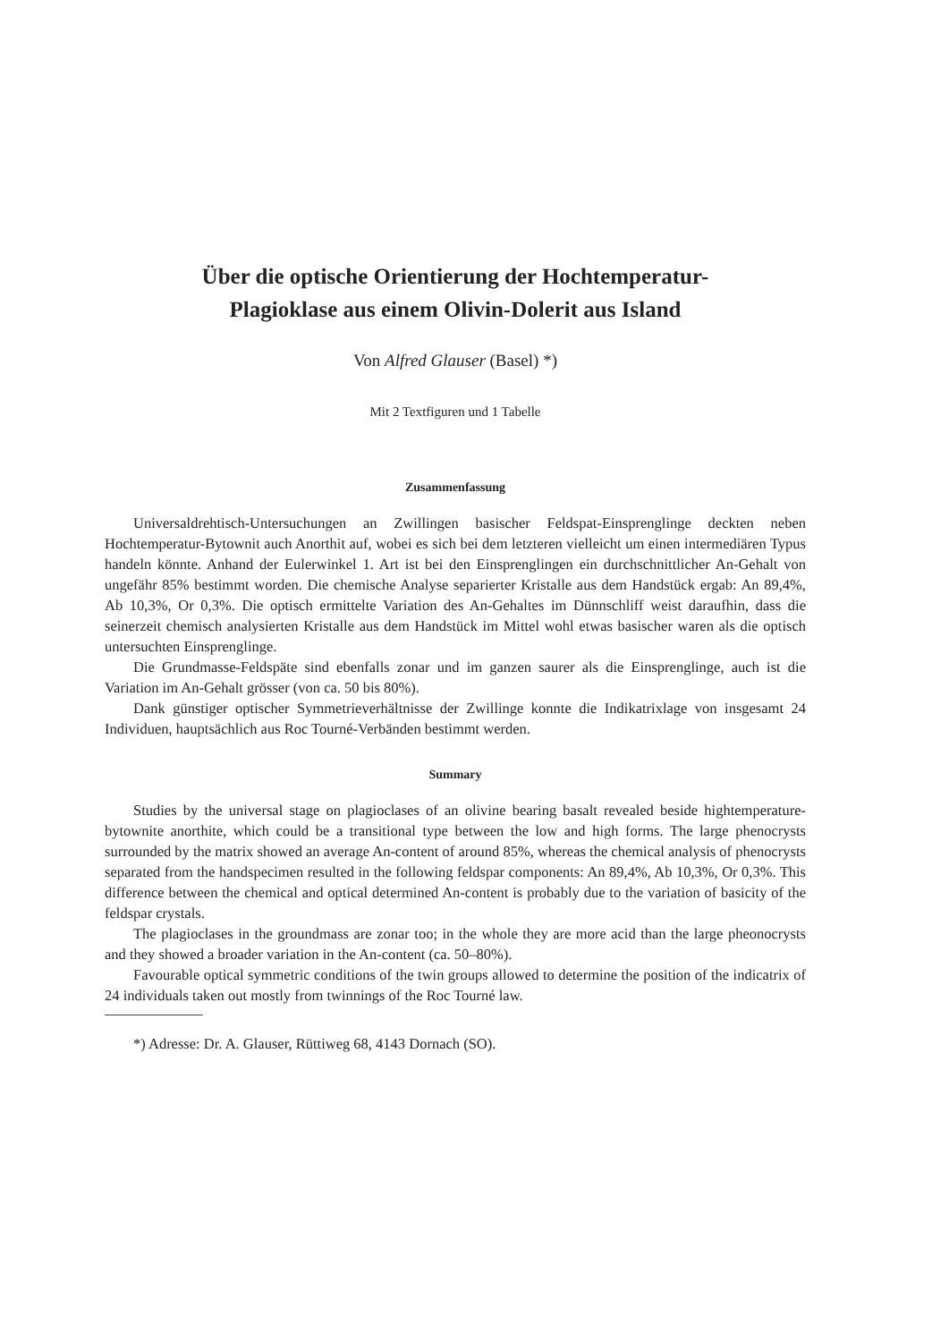Über die optische Orientierung der Hochtemperatur-
Plagioklase aus einem Olivin-Dolerit aus Island
Von Alfred Glauser (Basel) *)
Mit 2 Textfiguren und 1 Tabelle
Zusammenfassung
Universaldrehtisch-Untersuchungen an Zwillingen basischer Feldspat-Einsprenglinge deckten neben Hochtemperatur-Bytownit auch Anorthit auf, wobei es sich bei dem letzteren vielleicht um einen intermediären Typus handeln könnte. Anhand der Eulerwinkel 1. Art ist bei den Einsprenglingen ein durchschnittlicher An-Gehalt von ungefähr 85% bestimmt worden. Die chemische Analyse separierter Kristalle aus dem Handstück ergab: An 89,4%, Ab 10,3%, Or 0,3%. Die optisch ermittelte Variation des An-Gehaltes im Dünnschliff weist daraufhin, dass die seinerzeit chemisch analysierten Kristalle aus dem Handstück im Mittel wohl etwas basischer waren als die optisch untersuchten Einsprenglinge.
Die Grundmasse-Feldspäte sind ebenfalls zonar und im ganzen saurer als die Einsprenglinge, auch ist die Variation im An-Gehalt grösser (von ca. 50 bis 80%).
Dank günstiger optischer Symmetrieverhältnisse der Zwillinge konnte die Indikatrixlage von insgesamt 24 Individuen, hauptsächlich aus Roc Tourné-Verbänden bestimmt werden.
Summary
Studies by the universal stage on plagioclases of an olivine bearing basalt revealed beside hightemperature-bytownite anorthite, which could be a transitional type between the low and high forms. The large phenocrysts surrounded by the matrix showed an average An-content of around 85%, whereas the chemical analysis of phenocrysts separated from the handspecimen resulted in the following feldspar components: An 89,4%, Ab 10,3%, Or 0,3%. This difference between the chemical and optical determined An-content is probably due to the variation of basicity of the feldspar crystals.
The plagioclases in the groundmass are zonar too; in the whole they are more acid than the large pheonocrysts and they showed a broader variation in the An-content (ca. 50–80%).
Favourable optical symmetric conditions of the twin groups allowed to determine the position of the indicatrix of 24 individuals taken out mostly from twinnings of the Roc Tourné law.
*) Adresse: Dr. A. Glauser, Rüttiweg 68, 4143 Dornach (SO).